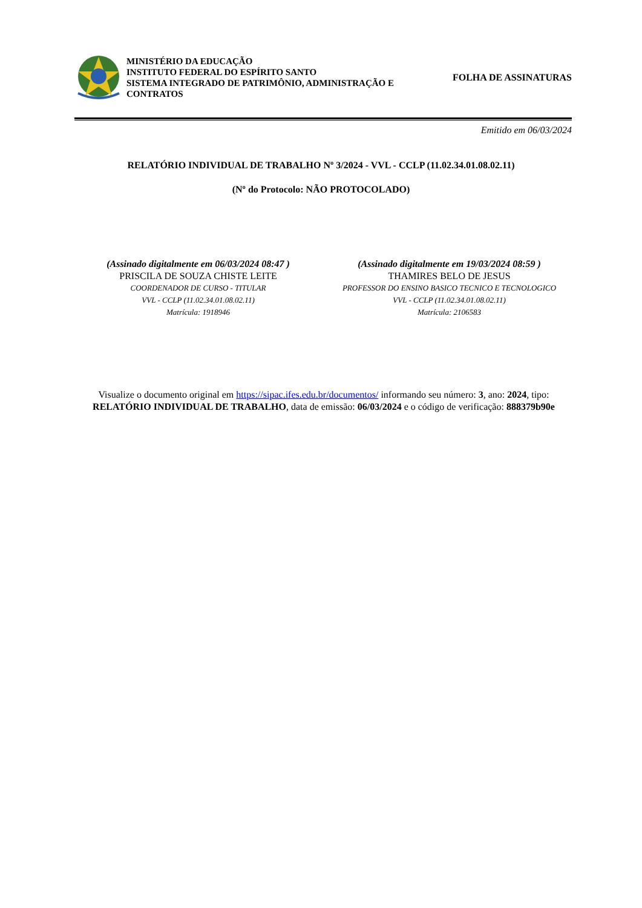MINISTÉRIO DA EDUCAÇÃO
INSTITUTO FEDERAL DO ESPÍRITO SANTO
SISTEMA INTEGRADO DE PATRIMÔNIO, ADMINISTRAÇÃO E CONTRATOS
FOLHA DE ASSINATURAS
Emitido em 06/03/2024
RELATÓRIO INDIVIDUAL DE TRABALHO Nº 3/2024 - VVL - CCLP (11.02.34.01.08.02.11)
(Nº do Protocolo: NÃO PROTOCOLADO)
(Assinado digitalmente em 06/03/2024 08:47 )
PRISCILA DE SOUZA CHISTE LEITE
COORDENADOR DE CURSO - TITULAR
VVL - CCLP (11.02.34.01.08.02.11)
Matrícula: 1918946
(Assinado digitalmente em 19/03/2024 08:59 )
THAMIRES BELO DE JESUS
PROFESSOR DO ENSINO BASICO TECNICO E TECNOLOGICO
VVL - CCLP (11.02.34.01.08.02.11)
Matrícula: 2106583
Visualize o documento original em https://sipac.ifes.edu.br/documentos/ informando seu número: 3, ano: 2024, tipo: RELATÓRIO INDIVIDUAL DE TRABALHO, data de emissão: 06/03/2024 e o código de verificação: 888379b90e